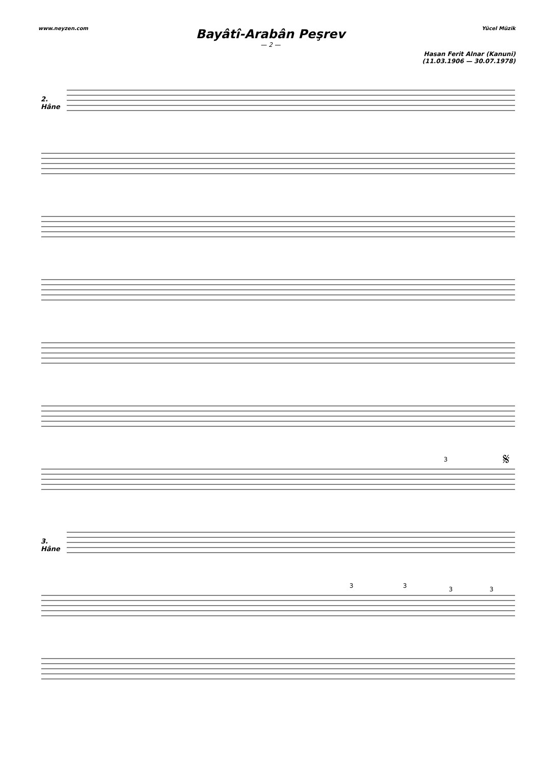www.neyzen.com Yücel Müzik
Bayâtî-Arabân Peşrev
— 2 —
Hasan Ferit Alnar (Kanuni)
(11.03.1906 — 30.07.1978)
2.
Hâne
3
𝄋
3.
Hâne
3
3
3
3